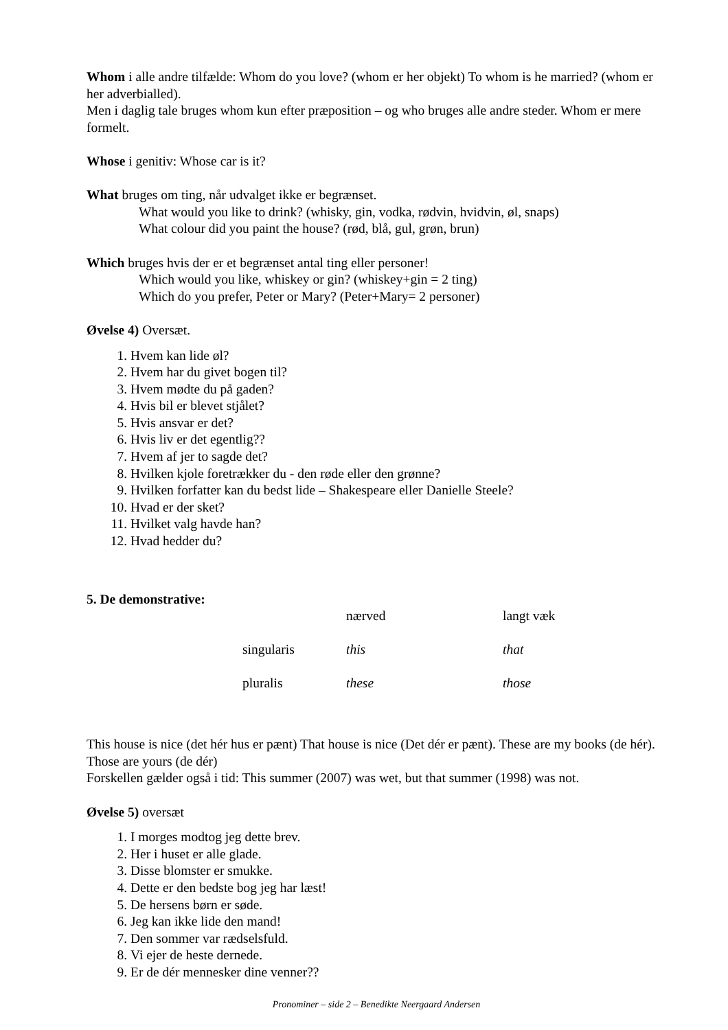Whom i alle andre tilfælde: Whom do you love? (whom er her objekt) To whom is he married? (whom er her adverbialled).
Men i daglig tale bruges whom kun efter præposition – og who bruges alle andre steder. Whom er mere formelt.
Whose i genitiv: Whose car is it?
What bruges om ting, når udvalget ikke er begrænset.
What would you like to drink? (whisky, gin, vodka, rødvin, hvidvin, øl, snaps)
What colour did you paint the house? (rød, blå, gul, grøn, brun)
Which bruges hvis der er et begrænset antal ting eller personer!
Which would you like, whiskey or gin? (whiskey+gin = 2 ting)
Which do you prefer, Peter or Mary? (Peter+Mary= 2 personer)
Øvelse 4) Oversæt.
1. Hvem kan lide øl?
2. Hvem har du givet bogen til?
3. Hvem mødte du på gaden?
4. Hvis bil er blevet stjålet?
5. Hvis ansvar er det?
6. Hvis liv er det egentlig??
7. Hvem af jer to sagde det?
8. Hvilken kjole foretrækker du - den røde eller den grønne?
9. Hvilken forfatter kan du bedst lide – Shakespeare eller Danielle Steele?
10. Hvad er der sket?
11. Hvilket valg havde han?
12. Hvad hedder du?
5. De demonstrative:
| | | nærved | langt væk |
| | singularis | this | that |
| | pluralis | these | those |
This house is nice (det hér hus er pænt) That house is nice (Det dér er pænt). These are my books (de hér). Those are yours (de dér)
Forskellen gælder også i tid: This summer (2007) was wet, but that summer (1998) was not.
Øvelse 5) oversæt
1. I morges modtog jeg dette brev.
2. Her i huset er alle glade.
3. Disse blomster er smukke.
4. Dette er den bedste bog jeg har læst!
5. De hersens børn er søde.
6. Jeg kan ikke lide den mand!
7. Den sommer var rædselsfuld.
8. Vi ejer de heste dernede.
9. Er de dér mennesker dine venner??
Pronominer – side 2 – Benedikte Neergaard Andersen